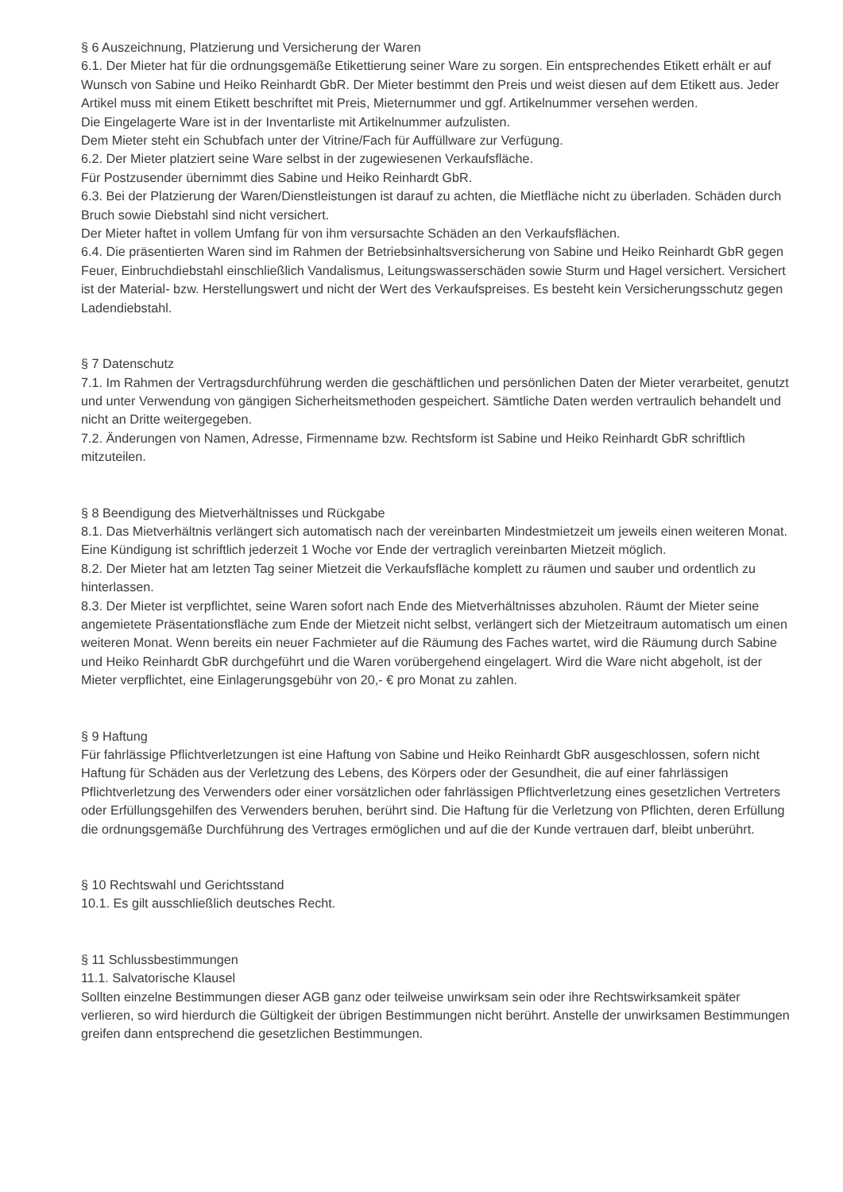§ 6 Auszeichnung, Platzierung und Versicherung der Waren
6.1. Der Mieter hat für die ordnungsgemäße Etikettierung seiner Ware zu sorgen. Ein entsprechendes Etikett erhält er auf Wunsch von Sabine und Heiko Reinhardt GbR. Der Mieter bestimmt den Preis und weist diesen auf dem Etikett aus. Jeder Artikel muss mit einem Etikett beschriftet mit Preis, Mieternummer und ggf. Artikelnummer versehen werden.
Die Eingelagerte Ware ist in der Inventarliste mit Artikelnummer aufzulisten.
Dem Mieter steht ein Schubfach unter der Vitrine/Fach für Auffüllware zur Verfügung.
6.2. Der Mieter platziert seine Ware selbst in der zugewiesenen Verkaufsfläche.
Für Postzusender übernimmt dies Sabine und Heiko Reinhardt GbR.
6.3. Bei der Platzierung der Waren/Dienstleistungen ist darauf zu achten, die Mietfläche nicht zu überladen. Schäden durch Bruch sowie Diebstahl sind nicht versichert.
Der Mieter haftet in vollem Umfang für von ihm versursachte Schäden an den Verkaufsflächen.
6.4. Die präsentierten Waren sind im Rahmen der Betriebsinhaltsversicherung von Sabine und Heiko Reinhardt GbR gegen Feuer, Einbruchdiebstahl einschließlich Vandalismus, Leitungswasserschäden sowie Sturm und Hagel versichert. Versichert ist der Material- bzw. Herstellungswert und nicht der Wert des Verkaufspreises. Es besteht kein Versicherungsschutz gegen Ladendiebstahl.
§ 7 Datenschutz
7.1. Im Rahmen der Vertragsdurchführung werden die geschäftlichen und persönlichen Daten der Mieter verarbeitet, genutzt und unter Verwendung von gängigen Sicherheitsmethoden gespeichert. Sämtliche Daten werden vertraulich behandelt und nicht an Dritte weitergegeben.
7.2. Änderungen von Namen, Adresse, Firmenname bzw. Rechtsform ist Sabine und Heiko Reinhardt GbR schriftlich mitzuteilen.
§ 8 Beendigung des Mietverhältnisses und Rückgabe
8.1. Das Mietverhältnis verlängert sich automatisch nach der vereinbarten Mindestmietzeit um jeweils einen weiteren Monat. Eine Kündigung ist schriftlich jederzeit 1 Woche vor Ende der vertraglich vereinbarten Mietzeit möglich.
8.2. Der Mieter hat am letzten Tag seiner Mietzeit die Verkaufsfläche komplett zu räumen und sauber und ordentlich zu hinterlassen.
8.3. Der Mieter ist verpflichtet, seine Waren sofort nach Ende des Mietverhältnisses abzuholen. Räumt der Mieter seine angemietete Präsentationsfläche zum Ende der Mietzeit nicht selbst, verlängert sich der Mietzeitraum automatisch um einen weiteren Monat. Wenn bereits ein neuer Fachmieter auf die Räumung des Faches wartet, wird die Räumung durch Sabine und Heiko Reinhardt GbR durchgeführt und die Waren vorübergehend eingelagert. Wird die Ware nicht abgeholt, ist der Mieter verpflichtet, eine Einlagerungsgebühr von 20,- € pro Monat zu zahlen.
§ 9 Haftung
Für fahrlässige Pflichtverletzungen ist eine Haftung von Sabine und Heiko Reinhardt GbR ausgeschlossen, sofern nicht Haftung für Schäden aus der Verletzung des Lebens, des Körpers oder der Gesundheit, die auf einer fahrlässigen Pflichtverletzung des Verwenders oder einer vorsätzlichen oder fahrlässigen Pflichtverletzung eines gesetzlichen Vertreters oder Erfüllungsgehilfen des Verwenders beruhen, berührt sind. Die Haftung für die Verletzung von Pflichten, deren Erfüllung die ordnungsgemäße Durchführung des Vertrages ermöglichen und auf die der Kunde vertrauen darf, bleibt unberührt.
§ 10 Rechtswahl und Gerichtsstand
10.1. Es gilt ausschließlich deutsches Recht.
§ 11 Schlussbestimmungen
11.1. Salvatorische Klausel
Sollten einzelne Bestimmungen dieser AGB ganz oder teilweise unwirksam sein oder ihre Rechtswirksamkeit später verlieren, so wird hierdurch die Gültigkeit der übrigen Bestimmungen nicht berührt. Anstelle der unwirksamen Bestimmungen greifen dann entsprechend die gesetzlichen Bestimmungen.